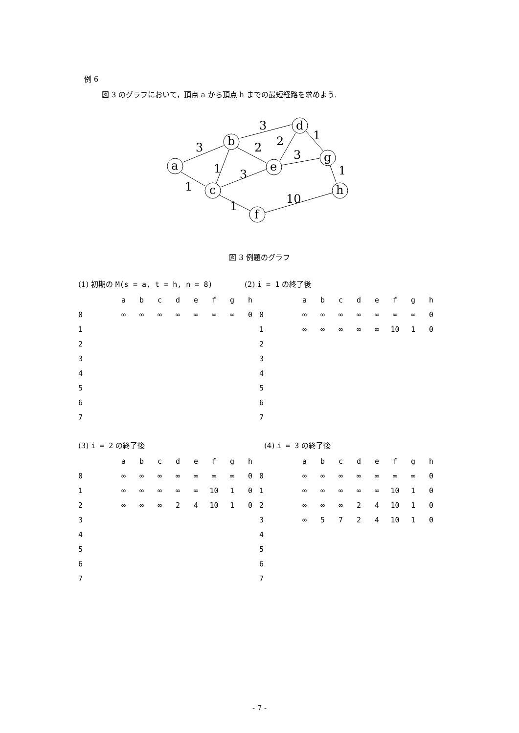例 6
図 3 のグラフにおいて，頂点 a から頂点 h までの最短経路を求めよう.
3
1
1
3
2
2
3
1
3
1
1
10
a
b
c
d
e
f
g
h
図 3 例題のグラフ
(1) 初期の M(s = a, t = h, n = 8) (2) i = 1 の終了後
| | | a | b | c | d | e | f | g | h |
| --- | --- | --- | --- | --- | --- | --- | --- | --- | --- |
| 0 | | ∞ | ∞ | ∞ | ∞ | ∞ | ∞ | ∞ | 0 |
| 1 | | | | | | | | | |
| 2 | | | | | | | | | |
| 3 | | | | | | | | | |
| 4 | | | | | | | | | |
| 5 | | | | | | | | | |
| 6 | | | | | | | | | |
| 7 | | | | | | | | | |
| | | a | b | c | d | e | f | g | h |
| --- | --- | --- | --- | --- | --- | --- | --- | --- | --- |
| 0 | | ∞ | ∞ | ∞ | ∞ | ∞ | ∞ | ∞ | 0 |
| 1 | | ∞ | ∞ | ∞ | ∞ | ∞ | 10 | 1 | 0 |
| 2 | | | | | | | | | |
| 3 | | | | | | | | | |
| 4 | | | | | | | | | |
| 5 | | | | | | | | | |
| 6 | | | | | | | | | |
| 7 | | | | | | | | | |
(3) i = 2 の終了後 (4) i = 3 の終了後
| | | a | b | c | d | e | f | g | h |
| --- | --- | --- | --- | --- | --- | --- | --- | --- | --- |
| 0 | | ∞ | ∞ | ∞ | ∞ | ∞ | ∞ | ∞ | 0 |
| 1 | | ∞ | ∞ | ∞ | ∞ | ∞ | 10 | 1 | 0 |
| 2 | | ∞ | ∞ | ∞ | 2 | 4 | 10 | 1 | 0 |
| 3 | | | | | | | | | |
| 4 | | | | | | | | | |
| 5 | | | | | | | | | |
| 6 | | | | | | | | | |
| 7 | | | | | | | | | |
| | | a | b | c | d | e | f | g | h |
| --- | --- | --- | --- | --- | --- | --- | --- | --- | --- |
| 0 | | ∞ | ∞ | ∞ | ∞ | ∞ | ∞ | ∞ | 0 |
| 1 | | ∞ | ∞ | ∞ | ∞ | ∞ | 10 | 1 | 0 |
| 2 | | ∞ | ∞ | ∞ | 2 | 4 | 10 | 1 | 0 |
| 3 | | ∞ | 5 | 7 | 2 | 4 | 10 | 1 | 0 |
| 4 | | | | | | | | | |
| 5 | | | | | | | | | |
| 6 | | | | | | | | | |
| 7 | | | | | | | | | |
- 7 -